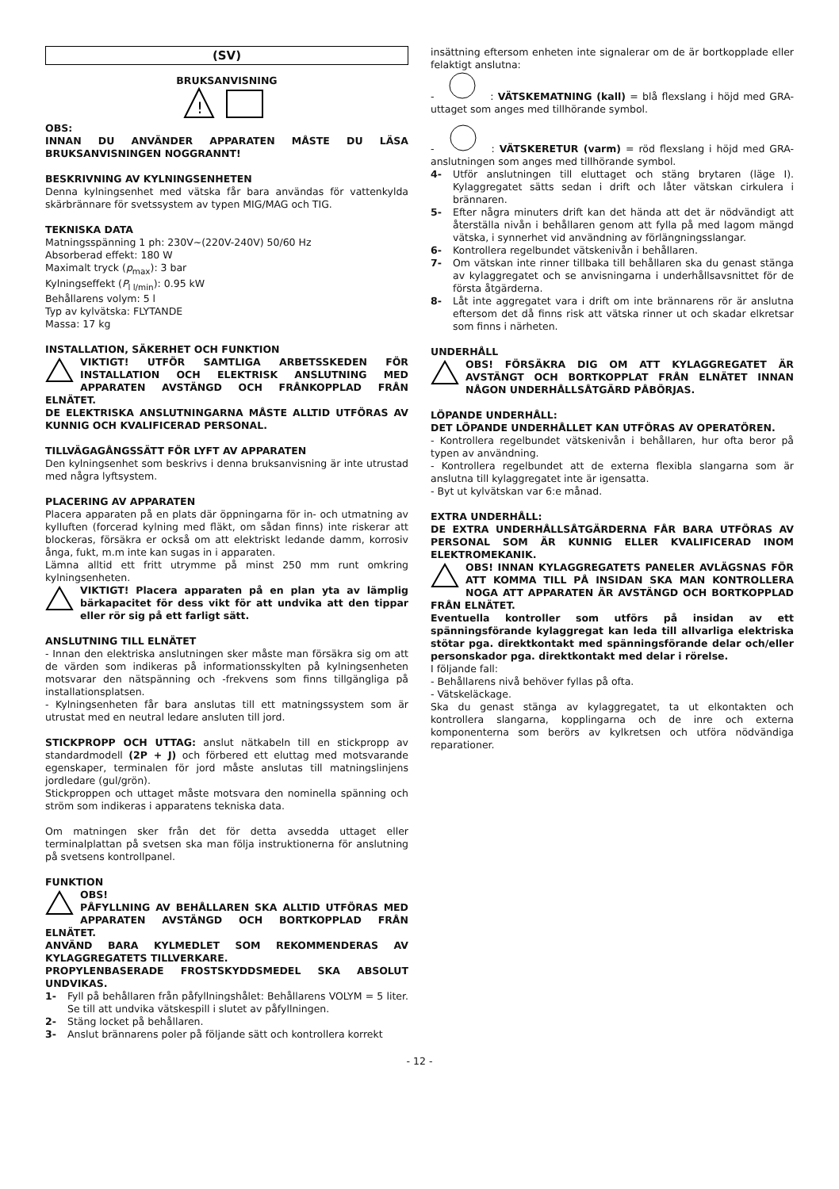(SV)
BRUKSANVISNING
!
OBS:
INNAN DU ANVÄNDER APPARATEN MÅSTE DU LÄSA BRUKSANVISNINGEN NOGGRANNT!
BESKRIVNING AV KYLNINGSENHETEN
Denna kylningsenhet med vätska får bara användas för vattenkylda skärbrännare för svetssystem av typen MIG/MAG och TIG.
TEKNISKA DATA
Matningsspänning 1 ph: 230V~(220V-240V) 50/60 Hz
Absorberad effekt: 180 W
Maximalt tryck (p<sub>max</sub>): 3 bar
Kylningseffekt (P<sub>l l/min</sub>): 0.95 kW
Behållarens volym: 5 l
Typ av kylvätska: FLYTANDE
Massa: 17 kg
INSTALLATION, SÄKERHET OCH FUNKTION
VIKTIGT! UTFÖR SAMTLIGA ARBETSSKEDEN FÖR INSTALLATION OCH ELEKTRISK ANSLUTNING MED APPARATEN AVSTÄNGD OCH FRÅNKOPPLAD FRÅN ELNÄTET.
DE ELEKTRISKA ANSLUTNINGARNA MÅSTE ALLTID UTFÖRAS AV KUNNIG OCH KVALIFICERAD PERSONAL.
TILLVÄGAGÅNGSSÄTT FÖR LYFT AV APPARATEN
Den kylningsenhet som beskrivs i denna bruksanvisning är inte utrustad med några lyftsystem.
PLACERING AV APPARATEN
Placera apparaten på en plats där öppningarna för in- och utmatning av kylluften (forcerad kylning med fläkt, om sådan finns) inte riskerar att blockeras, försäkra er också om att elektriskt ledande damm, korrosiv ånga, fukt, m.m inte kan sugas in i apparaten.
Lämna alltid ett fritt utrymme på minst 250 mm runt omkring kylningsenheten.
VIKTIGT! Placera apparaten på en plan yta av lämplig bärkapacitet för dess vikt för att undvika att den tippar eller rör sig på ett farligt sätt.
ANSLUTNING TILL ELNÄTET
- Innan den elektriska anslutningen sker måste man försäkra sig om att de värden som indikeras på informationsskylten på kylningsenheten motsvarar den nätspänning och -frekvens som finns tillgängliga på installationsplatsen.
- Kylningsenheten får bara anslutas till ett matningssystem som är utrustat med en neutral ledare ansluten till jord.
STICKPROPP OCH UTTAG: anslut nätkabeln till en stickpropp av standardmodell (2P + J) och förbered ett eluttag med motsvarande egenskaper, terminalen för jord måste anslutas till matningslinjens jordledare (gul/grön).
Stickproppen och uttaget måste motsvara den nominella spänning och ström som indikeras i apparatens tekniska data.
Om matningen sker från det för detta avsedda uttaget eller terminalplattan på svetsen ska man följa instruktionerna för anslutning på svetsens kontrollpanel.
FUNKTION
OBS!
PÅFYLLNING AV BEHÅLLAREN SKA ALLTID UTFÖRAS MED APPARATEN AVSTÄNGD OCH BORTKOPPLAD FRÅN ELNÄTET.
ANVÄND BARA KYLMEDLET SOM REKOMMENDERAS AV KYLAGGREGATETS TILLVERKARE.
PROPYLENBASERADE FROSTSKYDDSMEDEL SKA ABSOLUT UNDVIKAS.
1- Fyll på behållaren från påfyllningshålet: Behållarens VOLYM = 5 liter. Se till att undvika vätskespill i slutet av påfyllningen.
2- Stäng locket på behållaren.
3- Anslut brännarens poler på följande sätt och kontrollera korrekt
insättning eftersom enheten inte signalerar om de är bortkopplade eller felaktigt anslutna:
- : VÄTSKEMATNING (kall) = blå flexslang i höjd med GRA-uttaget som anges med tillhörande symbol.
- : VÄTSKERETUR (varm) = röd flexslang i höjd med GRA-anslutningen som anges med tillhörande symbol.
4- Utför anslutningen till eluttaget och stäng brytaren (läge I). Kylaggregatet sätts sedan i drift och låter vätskan cirkulera i brännaren.
5- Efter några minuters drift kan det hända att det är nödvändigt att återställa nivån i behållaren genom att fylla på med lagom mängd vätska, i synnerhet vid användning av förlängningsslangar.
6- Kontrollera regelbundet vätskenivån i behållaren.
7- Om vätskan inte rinner tillbaka till behållaren ska du genast stänga av kylaggregatet och se anvisningarna i underhållsavsnittet för de första åtgärderna.
8- Låt inte aggregatet vara i drift om inte brännarens rör är anslutna eftersom det då finns risk att vätska rinner ut och skadar elkretsar som finns i närheten.
UNDERHÅLL
OBS! FÖRSÄKRA DIG OM ATT KYLAGGREGATET ÄR AVSTÄNGT OCH BORTKOPPLAT FRÅN ELNÄTET INNAN NÅGON UNDERHÅLLSÅTGÄRD PÅBÖRJAS.
LÖPANDE UNDERHÅLL:
DET LÖPANDE UNDERHÅLLET KAN UTFÖRAS AV OPERATÖREN.
- Kontrollera regelbundet vätskenivån i behållaren, hur ofta beror på typen av användning.
- Kontrollera regelbundet att de externa flexibla slangarna som är anslutna till kylaggregatet inte är igensatta.
- Byt ut kylvätskan var 6:e månad.
EXTRA UNDERHÅLL:
DE EXTRA UNDERHÅLLSÅTGÄRDERNA FÅR BARA UTFÖRAS AV PERSONAL SOM ÄR KUNNIG ELLER KVALIFICERAD INOM ELEKTROMEKANIK.
OBS! INNAN KYLAGGREGATETS PANELER AVLÄGSNAS FÖR ATT KOMMA TILL PÅ INSIDAN SKA MAN KONTROLLERA NOGA ATT APPARATEN ÄR AVSTÄNGD OCH BORTKOPPLAD FRÅN ELNÄTET.
Eventuella kontroller som utförs på insidan av ett spänningsförande kylaggregat kan leda till allvarliga elektriska stötar pga. direktkontakt med spänningsförande delar och/eller personskador pga. direktkontakt med delar i rörelse.
I följande fall:
- Behållarens nivå behöver fyllas på ofta.
- Vätskeläckage.
Ska du genast stänga av kylaggregatet, ta ut elkontakten och kontrollera slangarna, kopplingarna och de inre och externa komponenterna som berörs av kylkretsen och utföra nödvändiga reparationer.
- 12 -